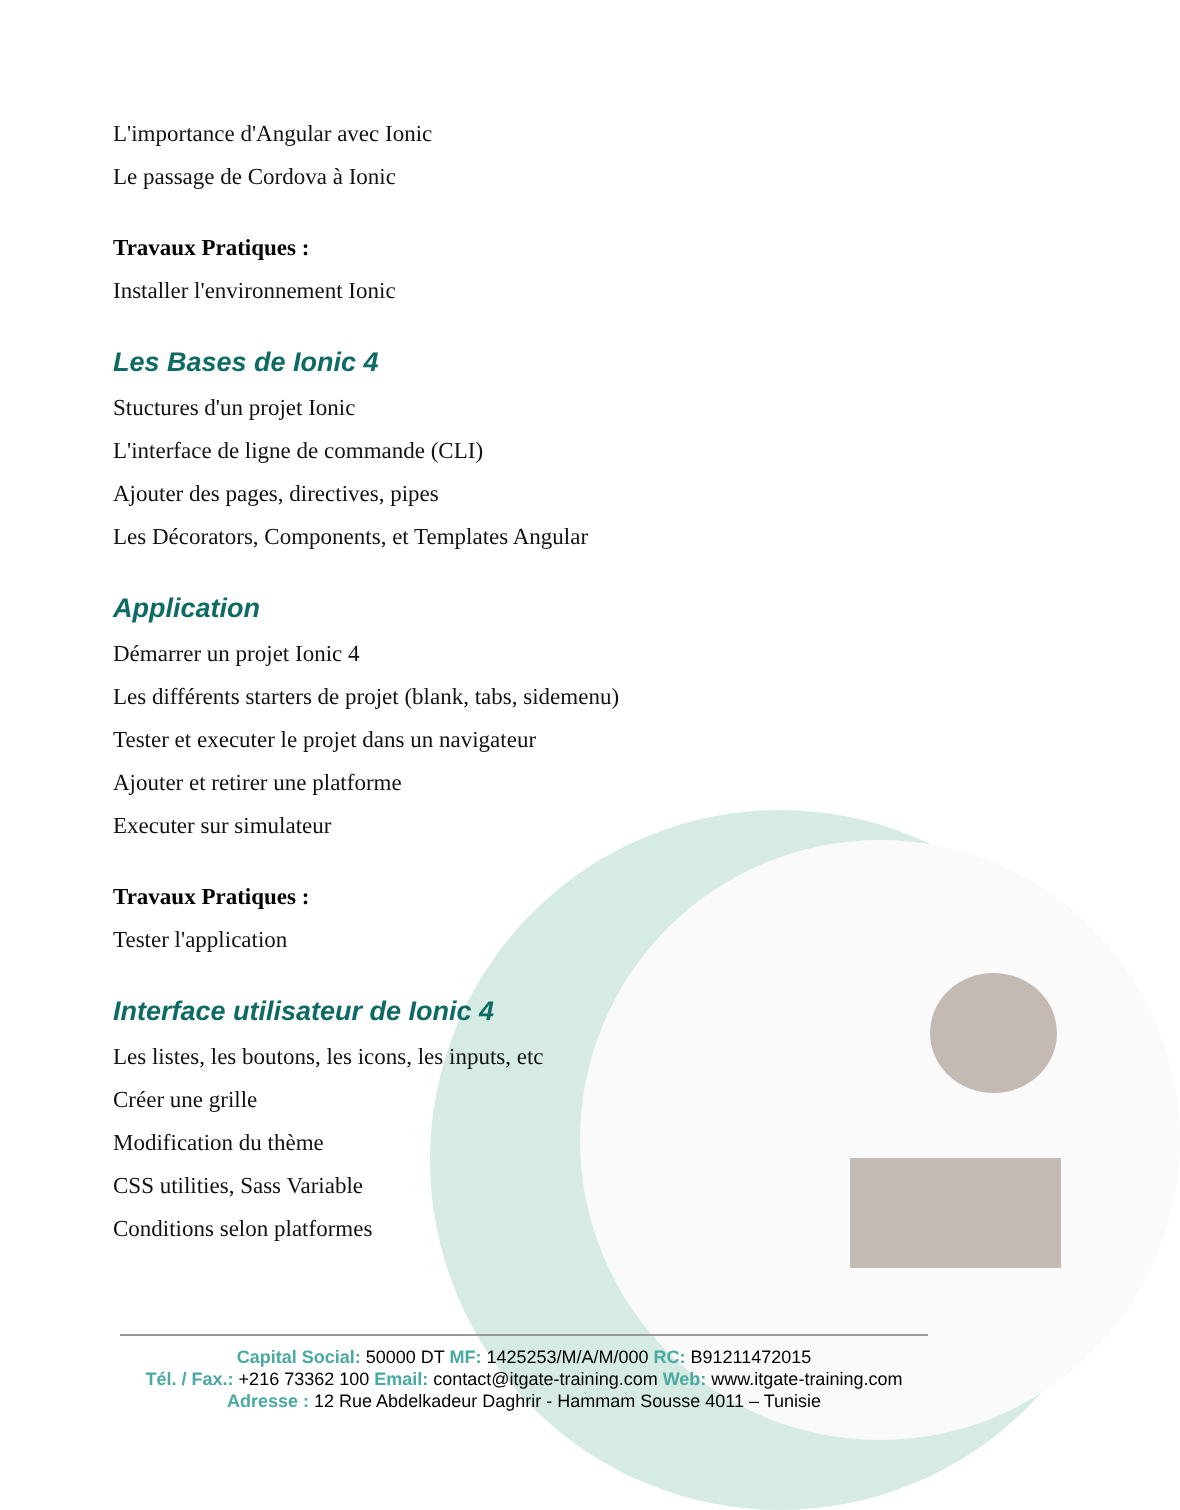L'importance d'Angular avec Ionic
Le passage de Cordova à Ionic
Travaux Pratiques :
Installer l'environnement Ionic
Les Bases de Ionic 4
Stuctures d'un projet Ionic
L'interface de ligne de commande (CLI)
Ajouter des pages, directives, pipes
Les Décorators, Components, et Templates Angular
Application
Démarrer un projet Ionic 4
Les différents starters de projet (blank, tabs, sidemenu)
Tester et executer le projet dans un navigateur
Ajouter et retirer une platforme
Executer sur simulateur
Travaux Pratiques :
Tester l'application
Interface utilisateur de Ionic 4
Les listes, les boutons, les icons, les inputs, etc
Créer une grille
Modification du thème
CSS utilities, Sass Variable
Conditions selon platformes
Capital Social: 50000 DT MF: 1425253/M/A/M/000 RC: B91211472015
Tél. / Fax.: +216 73362 100 Email: contact@itgate-training.com Web: www.itgate-training.com
Adresse : 12 Rue Abdelkadeur Daghrir - Hammam Sousse 4011 – Tunisie